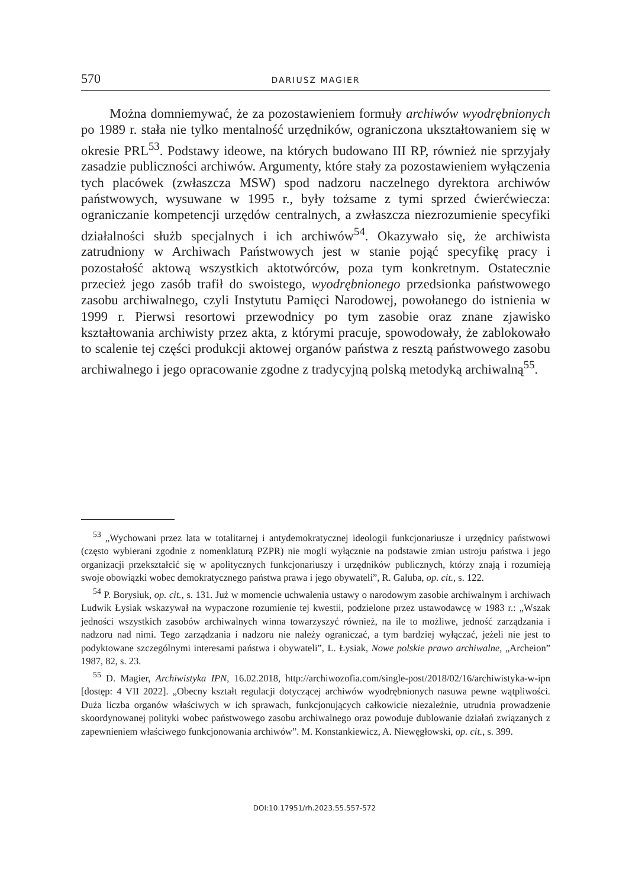570 DARIUSZ MAGIER
Można domniemywać, że za pozostawieniem formuły archiwów wyodrębnionych po 1989 r. stała nie tylko mentalność urzędników, ograniczona ukształtowaniem się w okresie PRL<sup>53</sup>. Podstawy ideowe, na których budowano III RP, również nie sprzyjały zasadzie publiczności archiwów. Argumenty, które stały za pozostawieniem wyłączenia tych placówek (zwłaszcza MSW) spod nadzoru naczelnego dyrektora archiwów państwowych, wysuwane w 1995 r., były tożsame z tymi sprzed ćwierćwiecza: ograniczanie kompetencji urzędów centralnych, a zwłaszcza niezrozumienie specyfiki działalności służb specjalnych i ich archiwów<sup>54</sup>. Okazywało się, że archiwista zatrudniony w Archiwach Państwowych jest w stanie pojąć specyfikę pracy i pozostałość aktową wszystkich aktotwórców, poza tym konkretnym. Ostatecznie przecież jego zasób trafił do swoistego, wyodrębnionego przedsionka państwowego zasobu archiwalnego, czyli Instytutu Pamięci Narodowej, powołanego do istnienia w 1999 r. Pierwsi resortowi przewodnicy po tym zasobie oraz znane zjawisko kształtowania archiwisty przez akta, z którymi pracuje, spowodowały, że zablokowało to scalenie tej części produkcji aktowej organów państwa z resztą państwowego zasobu archiwalnego i jego opracowanie zgodne z tradycyjną polską metodyką archiwalną<sup>55</sup>.
<sup>53</sup> „Wychowani przez lata w totalitarnej i antydemokratycznej ideologii funkcjonariusze i urzędnicy państwowi (często wybierani zgodnie z nomenklaturą PZPR) nie mogli wyłącznie na podstawie zmian ustroju państwa i jego organizacji przekształcić się w apolitycznych funkcjonariuszy i urzędników publicznych, którzy znają i rozumieją swoje obowiązki wobec demokratycznego państwa prawa i jego obywateli”, R. Galuba, op. cit., s. 122.
<sup>54</sup> P. Borysiuk, op. cit., s. 131. Już w momencie uchwalenia ustawy o narodowym zasobie archiwalnym i archiwach Ludwik Łysiak wskazywał na wypaczone rozumienie tej kwestii, podzielone przez ustawodawcę w 1983 r.: „Wszak jedności wszystkich zasobów archiwalnych winna towarzyszyć również, na ile to możliwe, jedność zarządzania i nadzoru nad nimi. Tego zarządzania i nadzoru nie należy ograniczać, a tym bardziej wyłączać, jeżeli nie jest to podyktowane szczególnymi interesami państwa i obywateli”, L. Łysiak, Nowe polskie prawo archiwalne, „Archeion” 1987, 82, s. 23.
<sup>55</sup> D. Magier, Archiwistyka IPN, 16.02.2018, http://archiwozofia.com/single-post/2018/02/16/archiwistyka-w-ipn [dostęp: 4 VII 2022]. „Obecny kształt regulacji dotyczącej archiwów wyodrębnionych nasuwa pewne wątpliwości. Duża liczba organów właściwych w ich sprawach, funkcjonujących całkowicie niezależnie, utrudnia prowadzenie skoordynowanej polityki wobec państwowego zasobu archiwalnego oraz powoduje dublowanie działań związanych z zapewnieniem właściwego funkcjonowania archiwów”. M. Konstankiewicz, A. Niewęgłowski, op. cit., s. 399.
DOI:10.17951/rh.2023.55.557-572